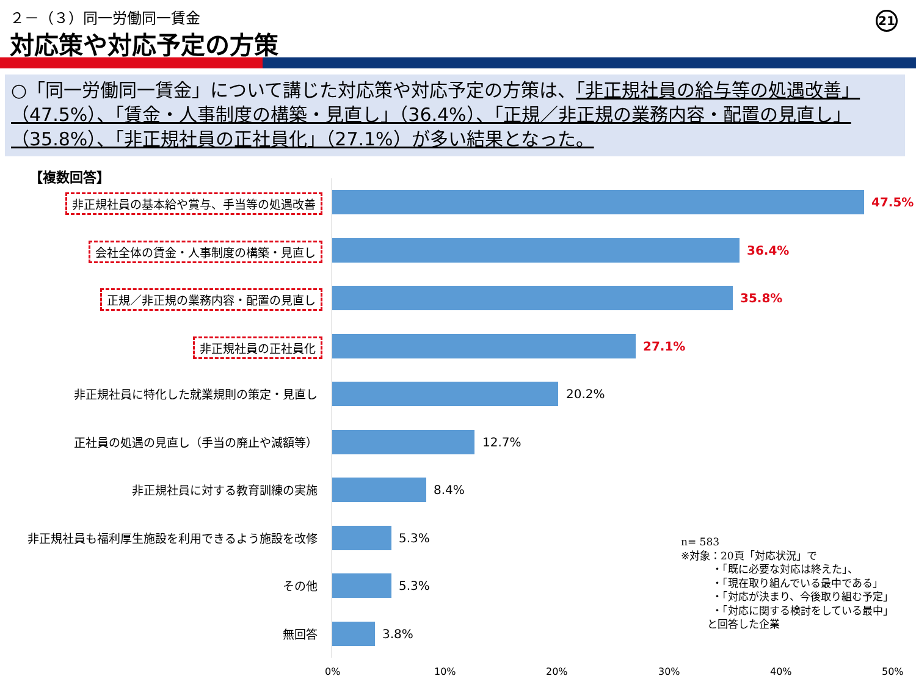２－（３）同一労働同一賃金
対応策や対応予定の方策
21
○「同一労働同一賃金」について講じた対応策や対応予定の方策は、「非正規社員の給与等の処遇改善」（47.5%）、「賃金・人事制度の構築・見直し」（36.4%）、「正規／非正規の業務内容・配置の見直し」（35.8%）、「非正規社員の正社員化」（27.1%）が多い結果となった。
【複数回答】
非正規社員の基本給や賞与、手当等の処遇改善 47.5%
会社全体の賃金・人事制度の構築・見直し 36.4%
正規／非正規の業務内容・配置の見直し 35.8%
非正規社員の正社員化 27.1%
非正規社員に特化した就業規則の策定・見直し 20.2%
正社員の処遇の見直し（手当の廃止や減額等） 12.7%
非正規社員に対する教育訓練の実施 8.4%
非正規社員も福利厚生施設を利用できるよう施設を改修 5.3%
その他 5.3%
無回答 3.8%
0% 10% 20% 30% 40% 50%
n= 583
※対象：20頁「対応状況」で
   ・「既に必要な対応は終えた」、
   ・「現在取り組んでいる最中である」
   ・「対応が決まり、今後取り組む予定」
   ・「対応に関する検討をしている最中」
   と回答した企業